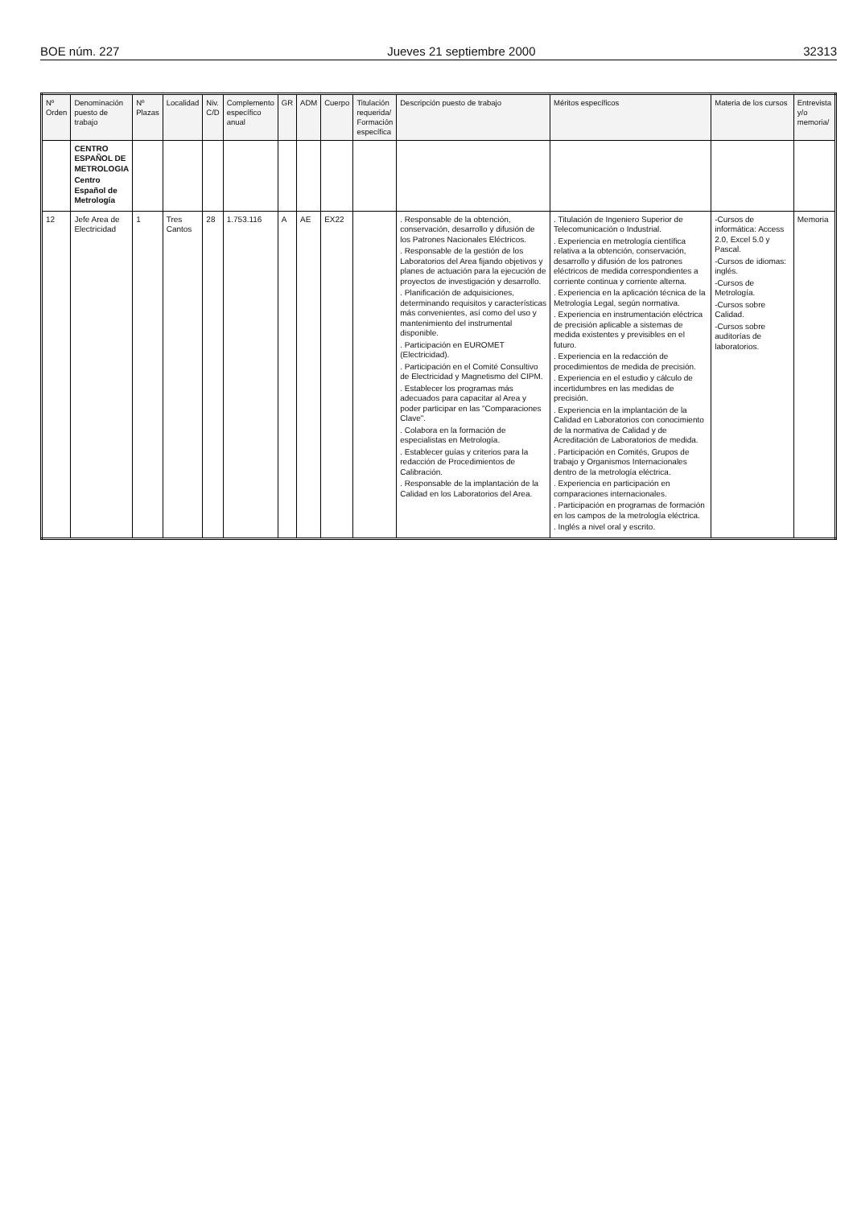BOE núm. 227 Jueves 21 septiembre 2000 32313
| Nº Orden | Denominación puesto de trabajo | Nº Plazas | Localidad | Niv. C/D | Complemento específico anual | GR | ADM | Cuerpo | Titulación requerida/ Formación específica | Descripción puesto de trabajo | Méritos específicos | Materia de los cursos | Entrevista y/o memoria/ |
| --- | --- | --- | --- | --- | --- | --- | --- | --- | --- | --- | --- | --- | --- |
| | CENTRO ESPAÑOL DE METROLOGIA Centro Español de Metrología | | | | | | | | | | | | |
| 12 | Jefe Area de Electricidad | 1 | Tres Cantos | 28 | 1.753.116 | A | AE | EX22 | | . Responsable de la obtención, conservación, desarrollo y difusión de los Patrones Nacionales Eléctricos. . Responsable de la gestión de los Laboratorios del Area fijando objetivos y planes de actuación para la ejecución de proyectos de investigación y desarrollo. . Planificación de adquisiciones, determinando requisitos y características más convenientes, así como del uso y mantenimiento del instrumental disponible. . Participación en EUROMET (Electricidad). . Participación en el Comité Consultivo de Electricidad y Magnetismo del CIPM. . Establecer los programas más adecuados para capacitar al Area y poder participar en las "Comparaciones Clave". . Colabora en la formación de especialistas en Metrología. . Establecer guías y criterios para la redacción de Procedimientos de Calibración. . Responsable de la implantación de la Calidad en los Laboratorios del Area. | . Titulación de Ingeniero Superior de Telecomunicación o Industrial. . Experiencia en metrología científica relativa a la obtención, conservación, desarrollo y difusión de los patrones eléctricos de medida correspondientes a corriente continua y corriente alterna. . Experiencia en la aplicación técnica de la Metrología Legal, según normativa. . Experiencia en instrumentación eléctrica de precisión aplicable a sistemas de medida existentes y previsibles en el futuro. . Experiencia en la redacción de procedimientos de medida de precisión. . Experiencia en el estudio y cálculo de incertidumbres en las medidas de precisión. . Experiencia en la implantación de la Calidad en Laboratorios con conocimiento de la normativa de Calidad y de Acreditación de Laboratorios de medida. . Participación en Comités, Grupos de trabajo y Organismos Internacionales dentro de la metrología eléctrica. . Experiencia en participación en comparaciones internacionales. . Participación en programas de formación en los campos de la metrología eléctrica. . Inglés a nivel oral y escrito. | -Cursos de informática: Access 2.0, Excel 5.0 y Pascal. -Cursos de idiomas: inglés. -Cursos de Metrología. -Cursos sobre Calidad. -Cursos sobre auditorías de laboratorios. | Memoria |